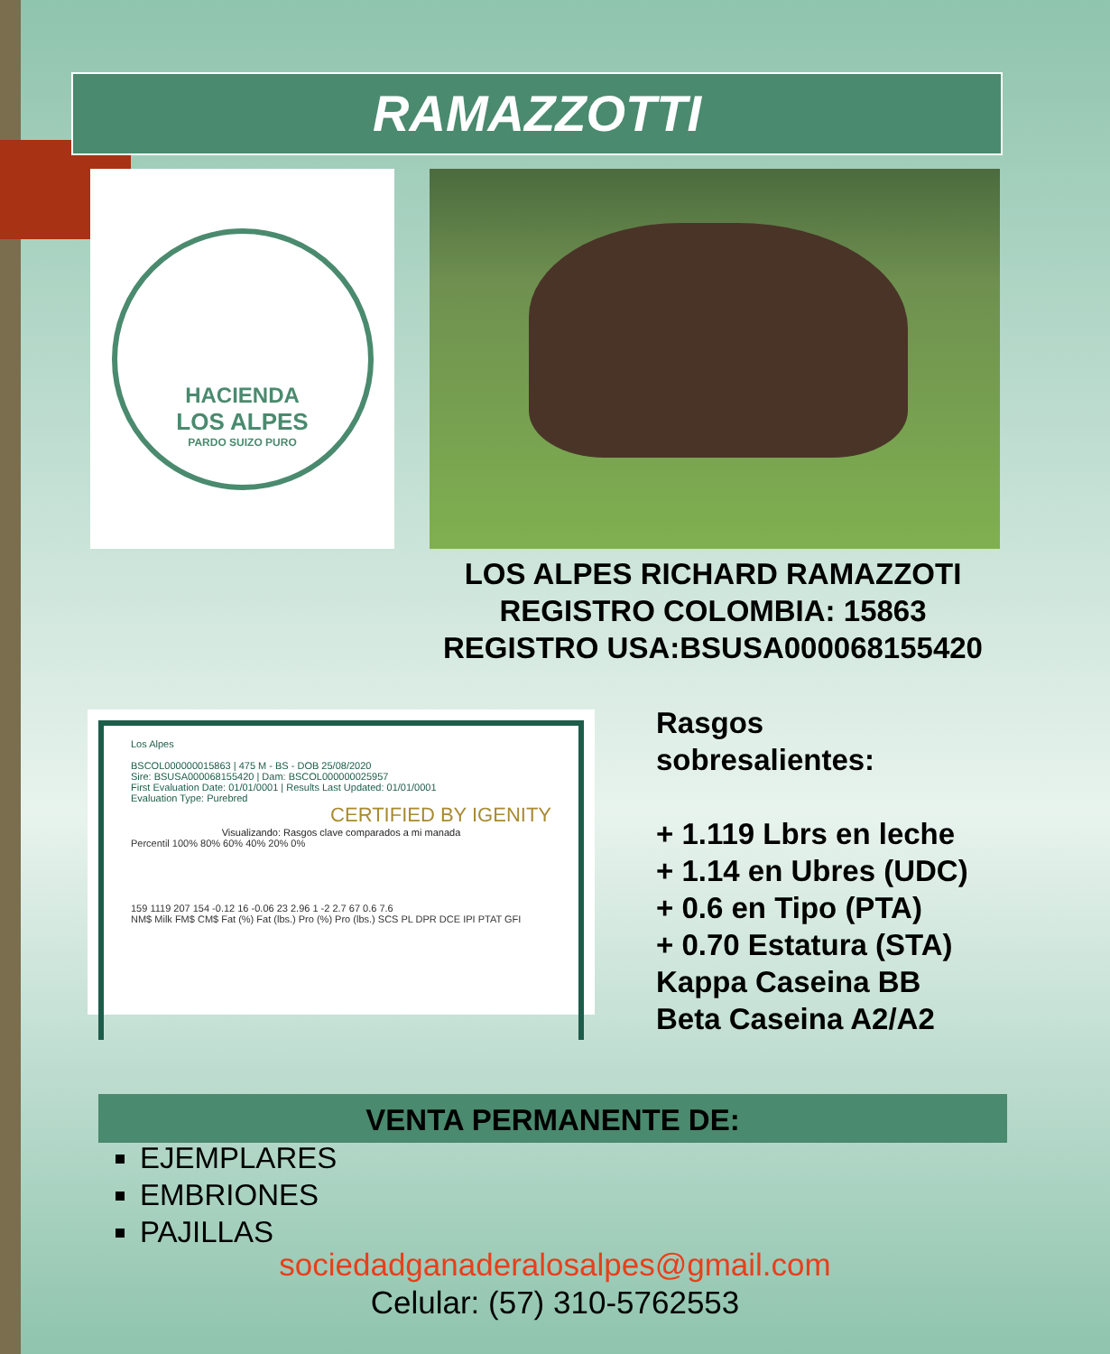RAMAZZOTTI
HACIENDA
LOS ALPES
PARDO SUIZO PURO
LOS ALPES RICHARD RAMAZZOTI
REGISTRO COLOMBIA: 15863
REGISTRO USA:BSUSA000068155420
Los Alpes
BSCOL000000015863 | 475 M - BS - DOB 25/08/2020
Sire: BSUSA000068155420 | Dam: BSCOL000000025957
First Evaluation Date: 01/01/0001 | Results Last Updated: 01/01/0001
Evaluation Type: Purebred
CERTIFIED BY IGENITY
Visualizando: Rasgos clave comparados a mi manada
Percentil 100% 80% 60% 40% 20% 0%
159 1119 207 154 -0.12 16 -0.06 23 2.96 1 -2 2.7 67 0.6 7.6
NM$ Milk FM$ CM$ Fat (%) Fat (lbs.) Pro (%) Pro (lbs.) SCS PL DPR DCE IPI PTAT GFI
Rasgos
sobresalientes:
+ 1.119 Lbrs en leche
+ 1.14 en Ubres (UDC)
+ 0.6 en Tipo (PTA)
+ 0.70 Estatura (STA)
Kappa Caseina BB
Beta Caseina A2/A2
VENTA PERMANENTE DE:
EJEMPLARES
EMBRIONES
PAJILLAS
sociedadganaderalosalpes@gmail.com
Celular: (57) 310-5762553